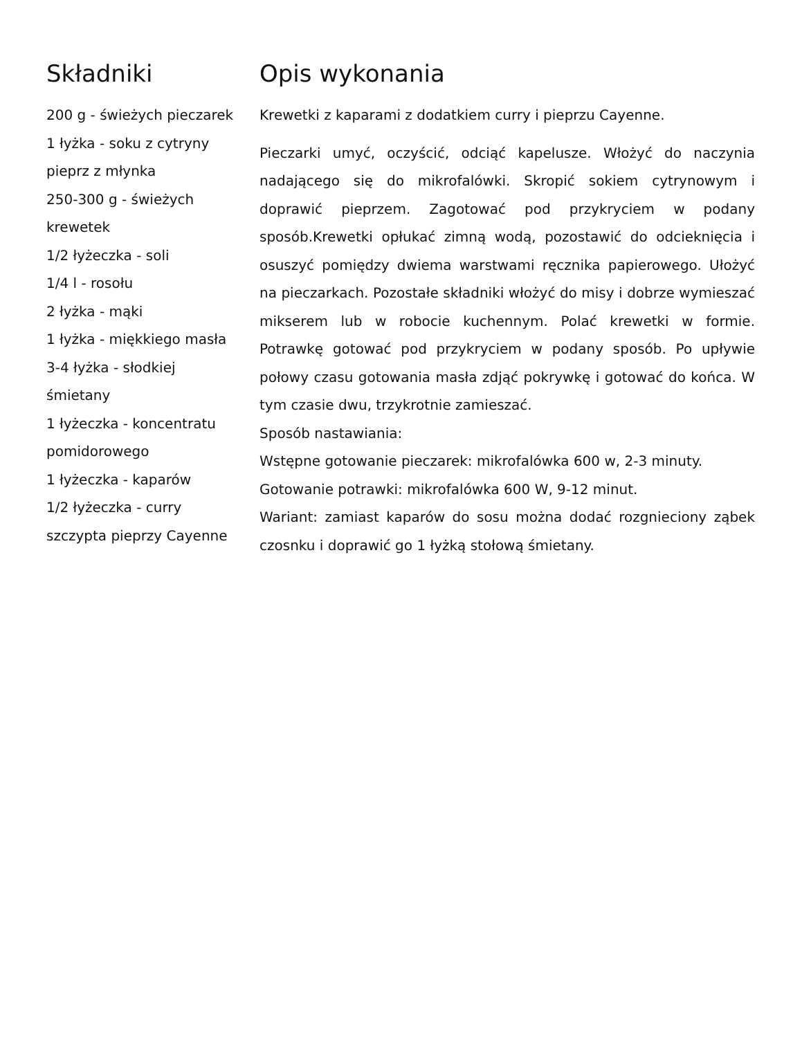Składniki
200 g - świeżych pieczarek
1 łyżka - soku z cytryny
pieprz z młynka
250-300 g - świeżych krewetek
1/2 łyżeczka - soli
1/4 l - rosołu
2 łyżka - mąki
1 łyżka - miękkiego masła
3-4 łyżka - słodkiej śmietany
1 łyżeczka - koncentratu pomidorowego
1 łyżeczka - kaparów
1/2 łyżeczka - curry
szczypta pieprzy Cayenne
Opis wykonania
Krewetki z kaparami z dodatkiem curry i pieprzu Cayenne.
Pieczarki umyć, oczyścić, odciąć kapelusze. Włożyć do naczynia nadającego się do mikrofalówki. Skropić sokiem cytrynowym i doprawić pieprzem. Zagotować pod przykryciem w podany sposób.Krewetki opłukać zimną wodą, pozostawić do odcieknięcia i osuszyć pomiędzy dwiema warstwami ręcznika papierowego. Ułożyć na pieczarkach. Pozostałe składniki włożyć do misy i dobrze wymieszać mikserem lub w robocie kuchennym. Polać krewetki w formie. Potrawkę gotować pod przykryciem w podany sposób. Po upływie połowy czasu gotowania masła zdjąć pokrywkę i gotować do końca. W tym czasie dwu, trzykrotnie zamieszać.
Sposób nastawiania:
Wstępne gotowanie pieczarek: mikrofalówka 600 w, 2-3 minuty.
Gotowanie potrawki: mikrofalówka 600 W, 9-12 minut.
Wariant: zamiast kaparów do sosu można dodać rozgnieciony ząbek czosnku i doprawić go 1 łyżką stołową śmietany.